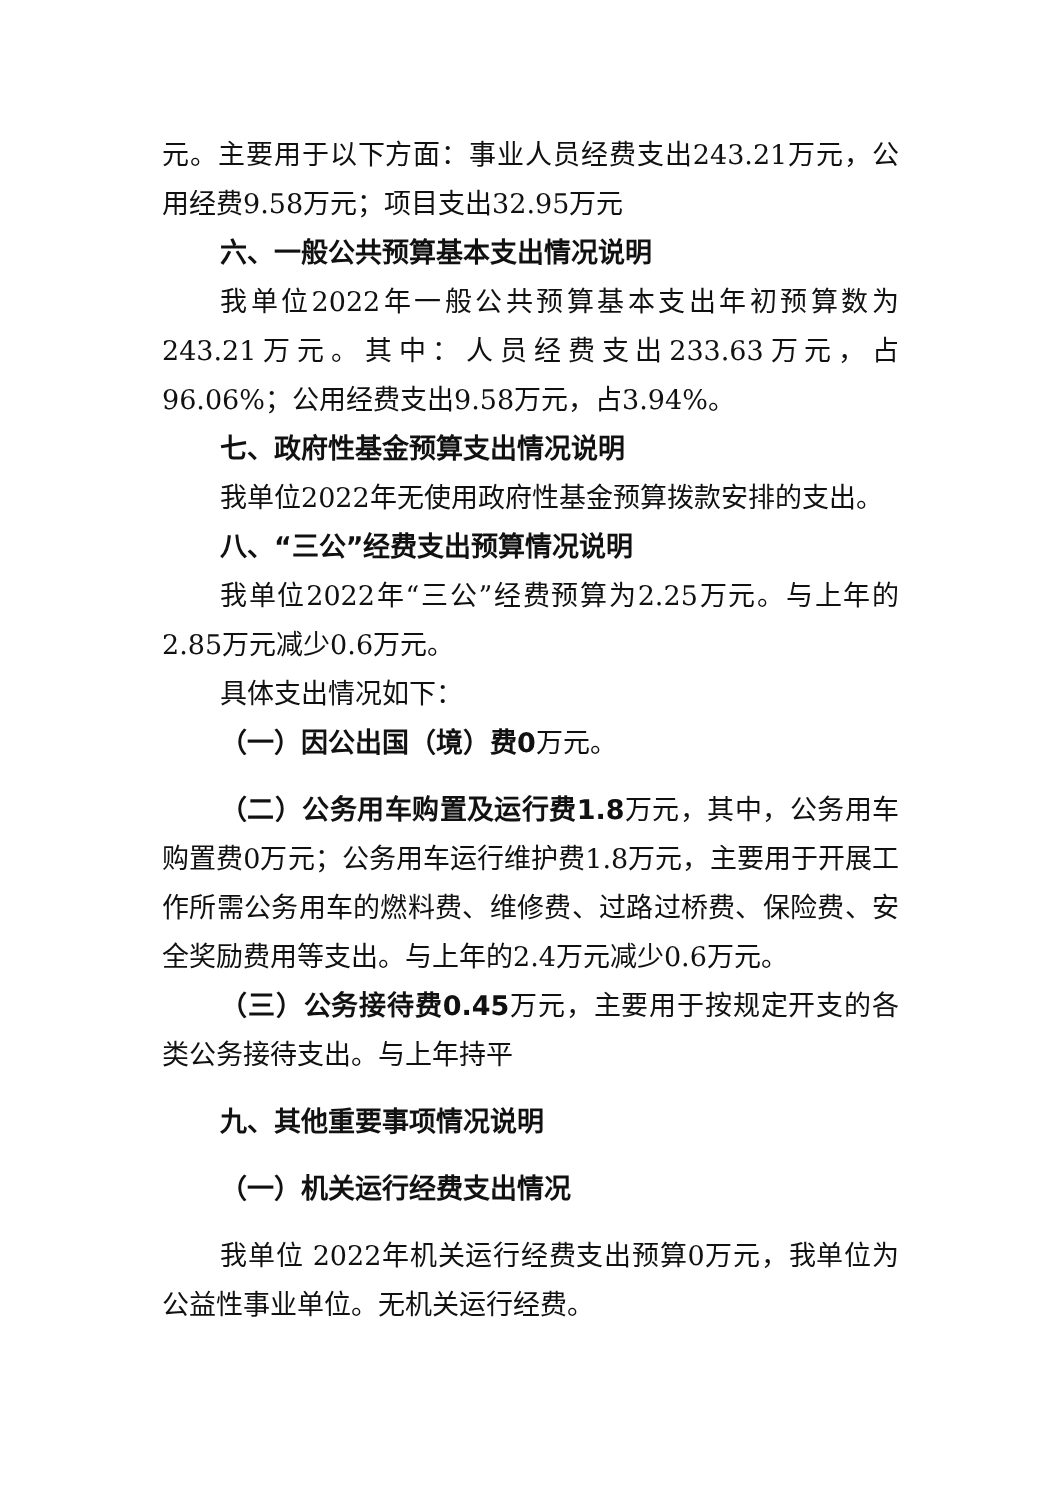元。主要用于以下方面：事业人员经费支出243.21万元，公用经费9.58万元；项目支出32.95万元
六、一般公共预算基本支出情况说明
我单位2022年一般公共预算基本支出年初预算数为243.21万元。其中：人员经费支出233.63万元，占96.06%；公用经费支出9.58万元，占3.94%。
七、政府性基金预算支出情况说明
我单位2022年无使用政府性基金预算拨款安排的支出。
八、“三公”经费支出预算情况说明
我单位2022年“三公”经费预算为2.25万元。与上年的2.85万元减少0.6万元。
具体支出情况如下：
（一）因公出国（境）费0万元。
（二）公务用车购置及运行费1.8万元，其中，公务用车购置费0万元；公务用车运行维护费1.8万元，主要用于开展工作所需公务用车的燃料费、维修费、过路过桥费、保险费、安全奖励费用等支出。与上年的2.4万元减少0.6万元。
（三）公务接待费0.45万元，主要用于按规定开支的各类公务接待支出。与上年持平
九、其他重要事项情况说明
（一）机关运行经费支出情况
我单位 2022年机关运行经费支出预算0万元，我单位为公益性事业单位。无机关运行经费。